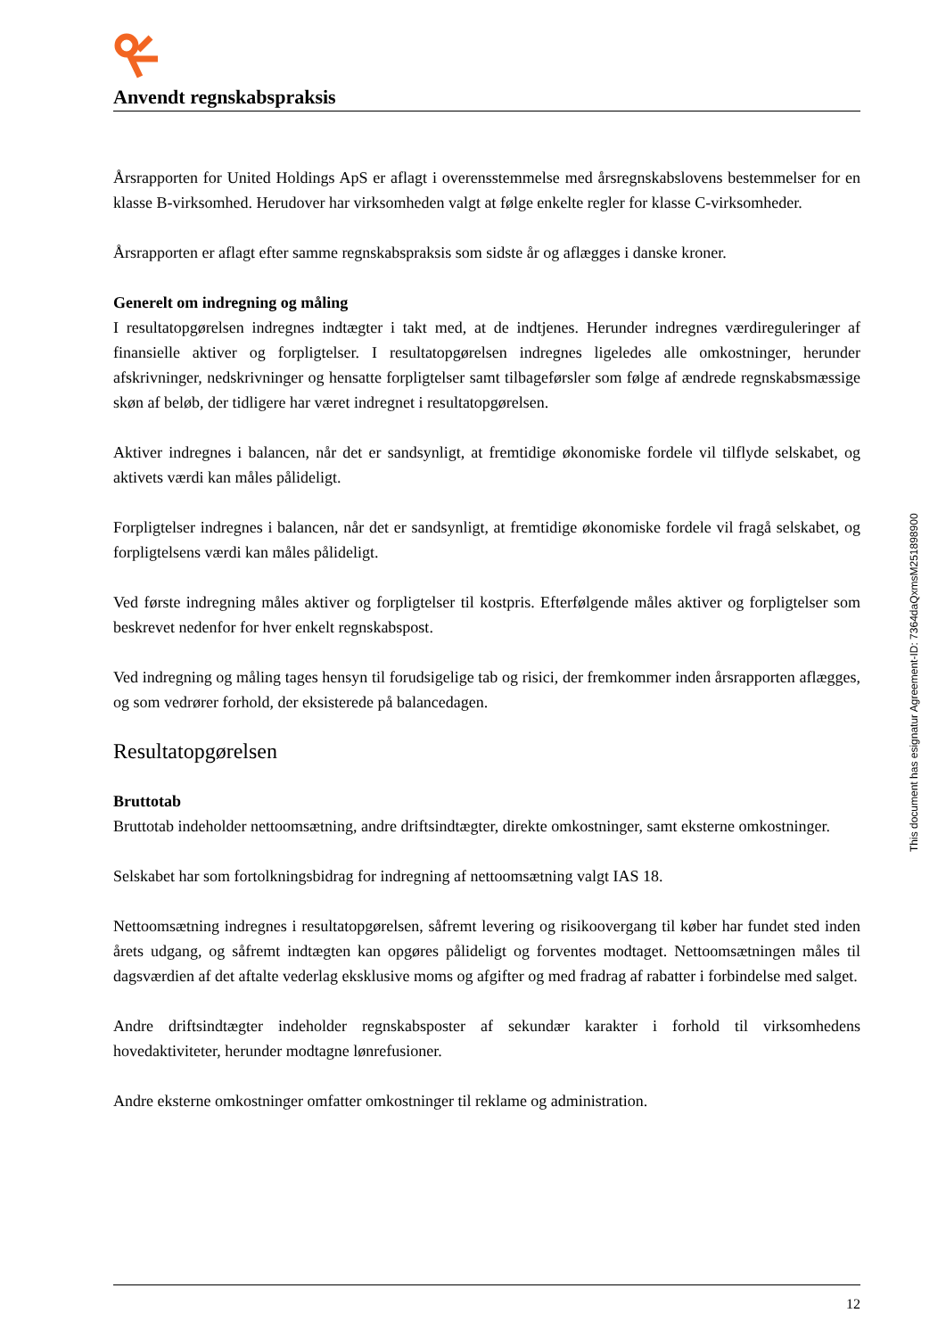Anvendt regnskabspraksis
Årsrapporten for United Holdings ApS er aflagt i overensstemmelse med årsregnskabslovens bestemmelser for en klasse B-virksomhed. Herudover har virksomheden valgt at følge enkelte regler for klasse C-virksomheder.
Årsrapporten er aflagt efter samme regnskabspraksis som sidste år og aflægges i danske kroner.
Generelt om indregning og måling
I resultatopgørelsen indregnes indtægter i takt med, at de indtjenes. Herunder indregnes værdireguleringer af finansielle aktiver og forpligtelser. I resultatopgørelsen indregnes ligeledes alle omkostninger, herunder afskrivninger, nedskrivninger og hensatte forpligtelser samt tilbageførsler som følge af ændrede regnskabsmæssige skøn af beløb, der tidligere har været indregnet i resultatopgørelsen.
Aktiver indregnes i balancen, når det er sandsynligt, at fremtidige økonomiske fordele vil tilflyde selskabet, og aktivets værdi kan måles pålideligt.
Forpligtelser indregnes i balancen, når det er sandsynligt, at fremtidige økonomiske fordele vil fragå selskabet, og forpligtelsens værdi kan måles pålideligt.
Ved første indregning måles aktiver og forpligtelser til kostpris. Efterfølgende måles aktiver og forpligtelser som beskrevet nedenfor for hver enkelt regnskabspost.
Ved indregning og måling tages hensyn til forudsigelige tab og risici, der fremkommer inden årsrapporten aflægges, og som vedrører forhold, der eksisterede på balancedagen.
Resultatopgørelsen
Bruttotab
Bruttotab indeholder nettoomsætning, andre driftsindtægter, direkte omkostninger, samt eksterne omkostninger.
Selskabet har som fortolkningsbidrag for indregning af nettoomsætning valgt IAS 18.
Nettoomsætning indregnes i resultatopgørelsen, såfremt levering og risikoovergang til køber har fundet sted inden årets udgang, og såfremt indtægten kan opgøres pålideligt og forventes modtaget. Nettoomsætningen måles til dagsværdien af det aftalte vederlag eksklusive moms og afgifter og med fradrag af rabatter i forbindelse med salget.
Andre driftsindtægter indeholder regnskabsposter af sekundær karakter i forhold til virksomhedens hovedaktiviteter, herunder modtagne lønrefusioner.
Andre eksterne omkostninger omfatter omkostninger til reklame og administration.
This document has esignatur Agreement-ID: 7364daQxmsM251898900
12